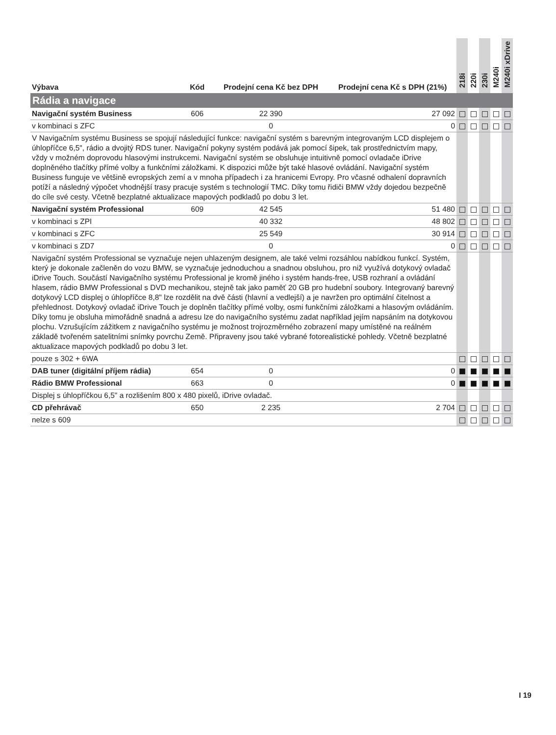| Výbava | Kód | Prodejní cena Kč bez DPH | Prodejní cena Kč s DPH (21%) | 218i | 220i | 230i | M240i | M240i xDrive |
| --- | --- | --- | --- | --- | --- | --- | --- | --- |
| Rádia a navigace | | | | | | | | |
| Navigační systém Business | 606 | 22 390 | 27 092 | | | | | |
| v kombinaci s ZFC | | 0 | 0 | | | | | |
| V Navigačním systému Business se spojují následující funkce: navigační systém s barevným integrovaným LCD displejem o úhlopříčce 6,5", rádio a dvojitý RDS tuner. Navigační pokyny systém podává jak pomocí šipek, tak prostřednictvím mapy, vždy v možném doprovodu hlasovými instrukcemi. Navigační systém se obsluhuje intuitivně pomocí ovladače iDrive doplněného tlačítky přímé volby a funkčními záložkami. K dispozici může být také hlasové ovládání. Navigační systém Business funguje ve většině evropských zemí a v mnoha případech i za hranicemi Evropy. Pro včasné odhalení dopravních potíží a následný výpočet vhodnější trasy pracuje systém s technologií TMC. Díky tomu řidiči BMW vždy dojedou bezpečně do cíle své cesty. Včetně bezplatné aktualizace mapových podkladů po dobu 3 let. | | | | | | | | |
| Navigační systém Professional | 609 | 42 545 | 51 480 | | | | | |
| v kombinaci s ZPI | | 40 332 | 48 802 | | | | | |
| v kombinaci s ZFC | | 25 549 | 30 914 | | | | | |
| v kombinaci s ZD7 | | 0 | 0 | | | | | |
| Navigační systém Professional se vyznačuje nejen uhlazeným designem, ale také velmi rozsáhlou nabídkou funkcí. Systém, který je dokonale začleněn do vozu BMW, se vyznačuje jednoduchou a snadnou obsluhou, pro niž využívá dotykový ovladač iDrive Touch. Součástí Navigačního systému Professional je kromě jiného i systém hands-free, USB rozhraní a ovládání hlasem, rádio BMW Professional s DVD mechanikou, stejně tak jako paměť 20 GB pro hudební soubory. Integrovaný barevný dotykový LCD displej o úhlopříčce 8,8" lze rozdělit na dvě části (hlavní a vedlejší) a je navržen pro optimální čitelnost a přehlednost. Dotykový ovladač iDrive Touch je doplněn tlačítky přímé volby, osmi funkčními záložkami a hlasovým ovládáním. Díky tomu je obsluha mimořádně snadná a adresu lze do navigačního systému zadat například jejím napsáním na dotykovou plochu. Vzrušujícím zážitkem z navigačního systému je možnost trojrozměrného zobrazení mapy umístěné na reálném základě tvořeném satelitními snímky povrchu Země. Připraveny jsou také vybrané fotorealistické pohledy. Včetně bezplatné aktualizace mapových podkladů po dobu 3 let. | | | | | | | | |
| pouze s 302 + 6WA | | | | | | | | |
| DAB tuner (digitální příjem rádia) | 654 | 0 | 0 | | | | | |
| Rádio BMW Professional | 663 | 0 | 0 | | | | | |
| Displej s úhlopříčkou 6,5" a rozlišením 800 x 480 pixelů, iDrive ovladač. | | | | | | | | |
| CD přehrávač | 650 | 2 235 | 2 704 | | | | | |
| nelze s 609 | | | | | | | | |
I 19